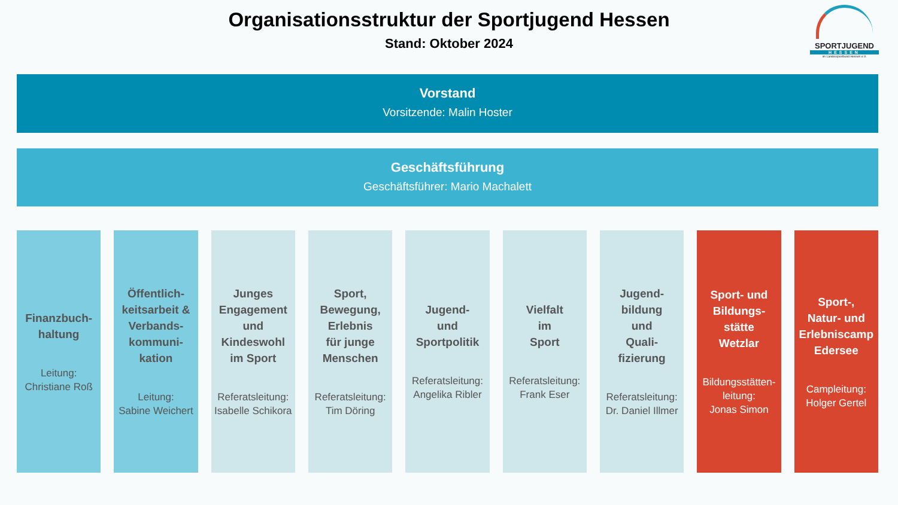Organisationsstruktur der Sportjugend Hessen
Stand: Oktober 2024
SPORTJUGEND
HESSEN
im Landessportbund Hessen e.V.
Vorstand
Vorsitzende: Malin Hoster
Geschäftsführung
Geschäftsführer: Mario Machalett
Finanzbuch-
haltung
Leitung:
Christiane Roß
Öffentlich-
keitsarbeit &
Verbands-
kommuni-
kation
Leitung:
Sabine Weichert
Junges
Engagement
und
Kindeswohl
im Sport
Referatsleitung:
Isabelle Schikora
Sport,
Bewegung,
Erlebnis
für junge
Menschen
Referatsleitung:
Tim Döring
Jugend-
und
Sportpolitik
Referatsleitung:
Angelika Ribler
Vielfalt
im
Sport
Referatsleitung:
Frank Eser
Jugend-
bildung
und
Quali-
fizierung
Referatsleitung:
Dr. Daniel Illmer
Sport- und
Bildungs-
stätte
Wetzlar
Bildungsstätten-
leitung:
Jonas Simon
Sport-,
Natur- und
Erlebniscamp
Edersee
Campleitung:
Holger Gertel